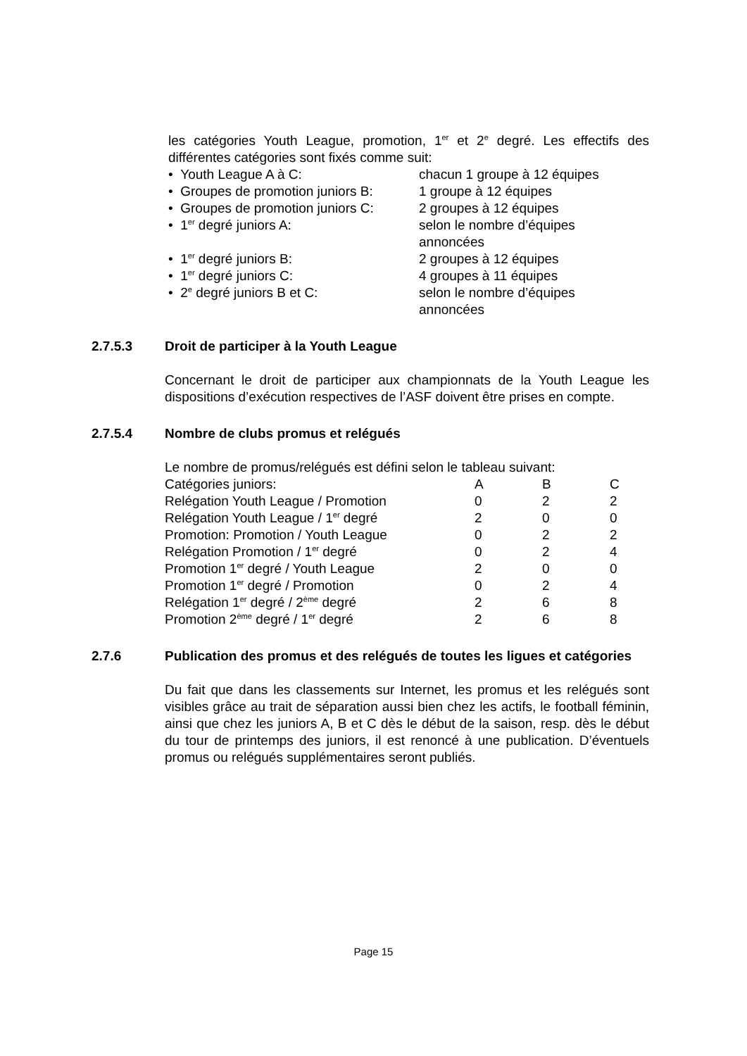les catégories Youth League, promotion, 1<sup>er</sup> et 2<sup>e</sup> degré. Les effectifs des différentes catégories sont fixés comme suit:
| • Youth League A à C: | chacun 1 groupe à 12 équipes |
| • Groupes de promotion juniors B: | 1 groupe à 12 équipes |
| • Groupes de promotion juniors C: | 2 groupes à 12 équipes |
| • 1<sup>er</sup> degré juniors A: | selon le nombre d’équipes annoncées |
| • 1<sup>er</sup> degré juniors B: | 2 groupes à 12 équipes |
| • 1<sup>er</sup> degré juniors C: | 4 groupes à 11 équipes |
| • 2<sup>e</sup> degré juniors B et C: | selon le nombre d’équipes annoncées |
2.7.5.3 Droit de participer à la Youth League
Concernant le droit de participer aux championnats de la Youth League les dispositions d’exécution respectives de l’ASF doivent être prises en compte.
2.7.5.4 Nombre de clubs promus et relégués
Le nombre de promus/relégués est défini selon le tableau suivant:
| Catégories juniors: | A | B | C |
| Relégation Youth League / Promotion | 0 | 2 | 2 |
| Relégation Youth League / 1<sup>er</sup> degré | 2 | 0 | 0 |
| Promotion: Promotion / Youth League | 0 | 2 | 2 |
| Relégation Promotion / 1<sup>er</sup> degré | 0 | 2 | 4 |
| Promotion 1<sup>er</sup> degré / Youth League | 2 | 0 | 0 |
| Promotion 1<sup>er</sup> degré / Promotion | 0 | 2 | 4 |
| Relégation 1<sup>er</sup> degré / 2<sup>ème</sup> degré | 2 | 6 | 8 |
| Promotion 2<sup>ème</sup> degré / 1<sup>er</sup> degré | 2 | 6 | 8 |
2.7.6 Publication des promus et des relégués de toutes les ligues et catégories
Du fait que dans les classements sur Internet, les promus et les relégués sont visibles grâce au trait de séparation aussi bien chez les actifs, le football féminin, ainsi que chez les juniors A, B et C dès le début de la saison, resp. dès le début du tour de printemps des juniors, il est renoncé à une publication. D’éventuels promus ou relégués supplémentaires seront publiés.
Page 15